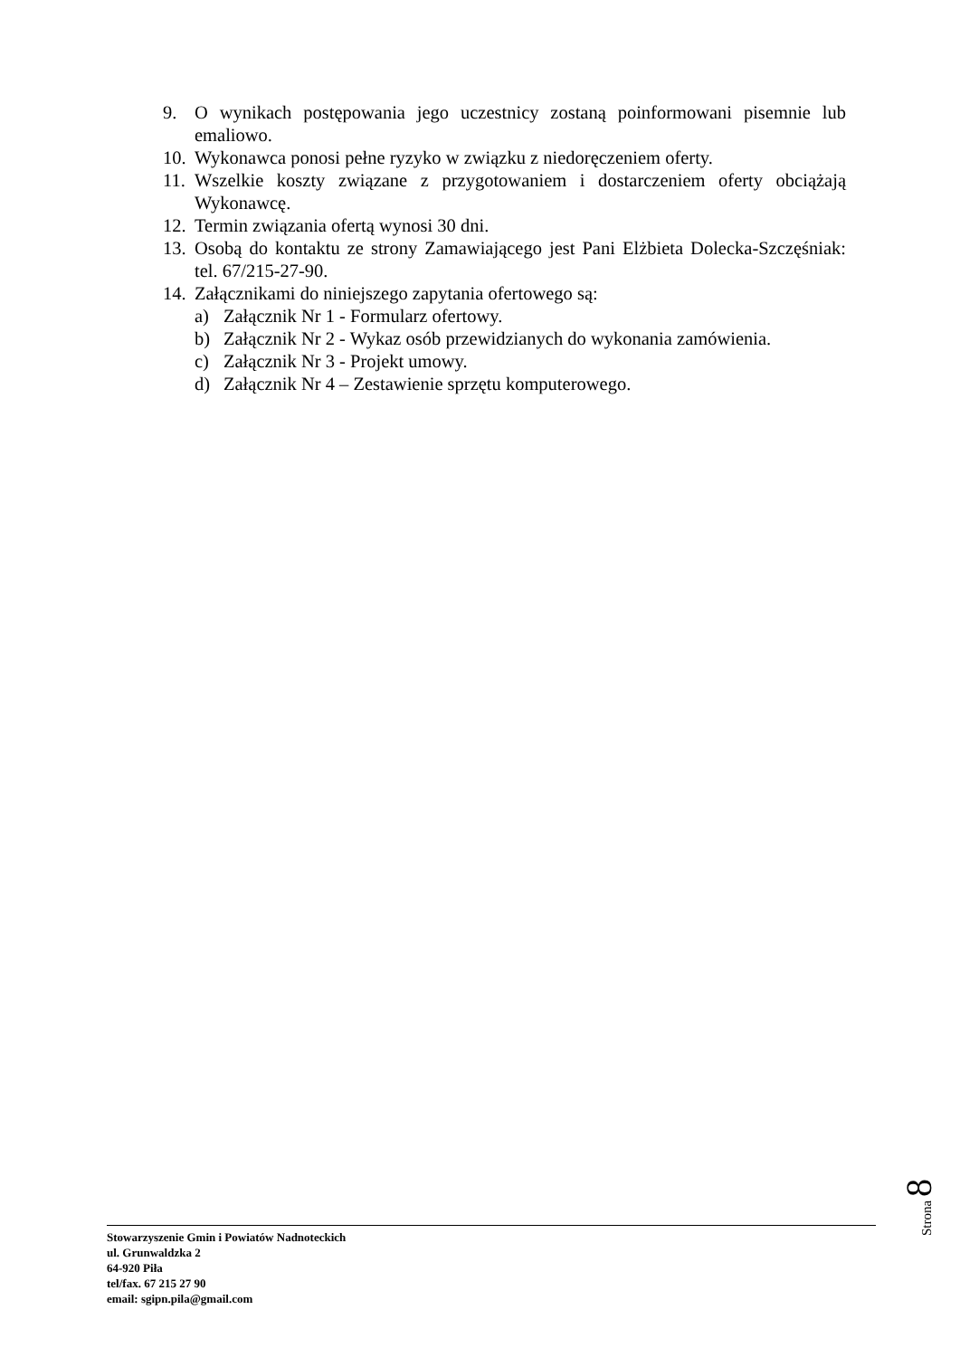9. O wynikach postępowania jego uczestnicy zostaną poinformowani pisemnie lub emaliowo.
10. Wykonawca ponosi pełne ryzyko w związku z niedoręczeniem oferty.
11. Wszelkie koszty związane z przygotowaniem i dostarczeniem oferty obciążają Wykonawcę.
12. Termin związania ofertą wynosi 30 dni.
13. Osobą do kontaktu ze strony Zamawiającego jest Pani Elżbieta Dolecka-Szczęśniak: tel. 67/215-27-90.
14. Załącznikami do niniejszego zapytania ofertowego są:
a) Załącznik Nr 1 - Formularz ofertowy.
b) Załącznik Nr 2 - Wykaz osób przewidzianych do wykonania zamówienia.
c) Załącznik Nr 3 - Projekt umowy.
d) Załącznik Nr 4 – Zestawienie sprzętu komputerowego.
Strona 8
Stowarzyszenie Gmin i Powiatów Nadnoteckich
ul. Grunwaldzka 2
64-920 Piła
tel/fax. 67 215 27 90
email: sgipn.pila@gmail.com